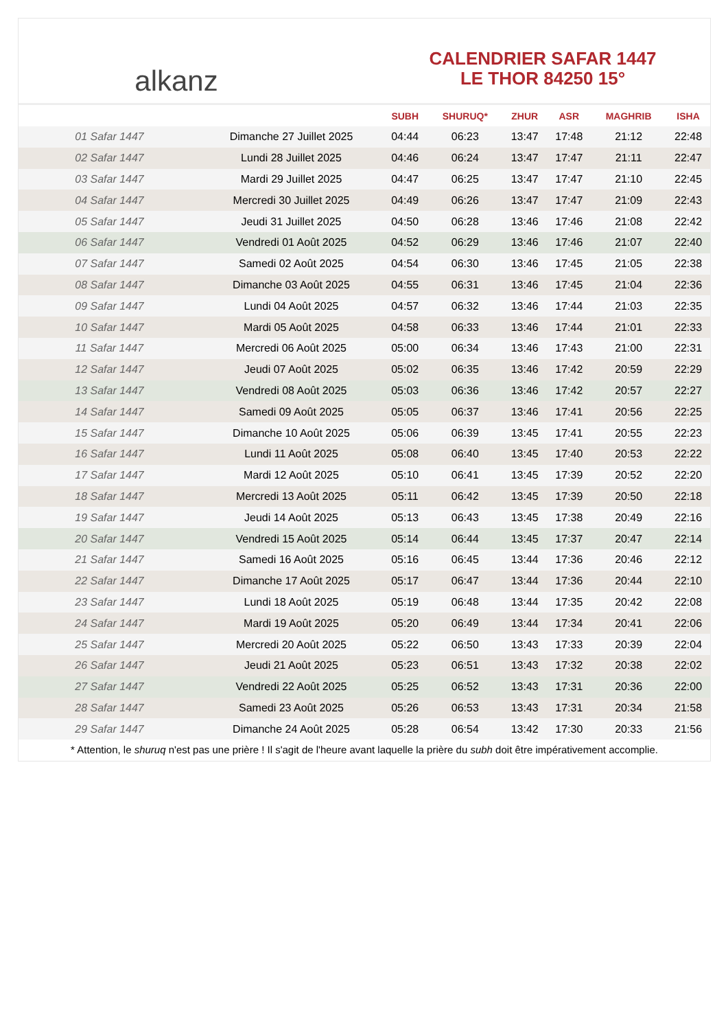alkanz
CALENDRIER SAFAR 1447
LE THOR 84250 15°
| | | SUBH | SHURUQ* | ZHUR | ASR | MAGHRIB | ISHA |
| --- | --- | --- | --- | --- | --- | --- | --- |
| 01 Safar 1447 | Dimanche 27 Juillet 2025 | 04:44 | 06:23 | 13:47 | 17:48 | 21:12 | 22:48 |
| 02 Safar 1447 | Lundi 28 Juillet 2025 | 04:46 | 06:24 | 13:47 | 17:47 | 21:11 | 22:47 |
| 03 Safar 1447 | Mardi 29 Juillet 2025 | 04:47 | 06:25 | 13:47 | 17:47 | 21:10 | 22:45 |
| 04 Safar 1447 | Mercredi 30 Juillet 2025 | 04:49 | 06:26 | 13:47 | 17:47 | 21:09 | 22:43 |
| 05 Safar 1447 | Jeudi 31 Juillet 2025 | 04:50 | 06:28 | 13:46 | 17:46 | 21:08 | 22:42 |
| 06 Safar 1447 | Vendredi 01 Août 2025 | 04:52 | 06:29 | 13:46 | 17:46 | 21:07 | 22:40 |
| 07 Safar 1447 | Samedi 02 Août 2025 | 04:54 | 06:30 | 13:46 | 17:45 | 21:05 | 22:38 |
| 08 Safar 1447 | Dimanche 03 Août 2025 | 04:55 | 06:31 | 13:46 | 17:45 | 21:04 | 22:36 |
| 09 Safar 1447 | Lundi 04 Août 2025 | 04:57 | 06:32 | 13:46 | 17:44 | 21:03 | 22:35 |
| 10 Safar 1447 | Mardi 05 Août 2025 | 04:58 | 06:33 | 13:46 | 17:44 | 21:01 | 22:33 |
| 11 Safar 1447 | Mercredi 06 Août 2025 | 05:00 | 06:34 | 13:46 | 17:43 | 21:00 | 22:31 |
| 12 Safar 1447 | Jeudi 07 Août 2025 | 05:02 | 06:35 | 13:46 | 17:42 | 20:59 | 22:29 |
| 13 Safar 1447 | Vendredi 08 Août 2025 | 05:03 | 06:36 | 13:46 | 17:42 | 20:57 | 22:27 |
| 14 Safar 1447 | Samedi 09 Août 2025 | 05:05 | 06:37 | 13:46 | 17:41 | 20:56 | 22:25 |
| 15 Safar 1447 | Dimanche 10 Août 2025 | 05:06 | 06:39 | 13:45 | 17:41 | 20:55 | 22:23 |
| 16 Safar 1447 | Lundi 11 Août 2025 | 05:08 | 06:40 | 13:45 | 17:40 | 20:53 | 22:22 |
| 17 Safar 1447 | Mardi 12 Août 2025 | 05:10 | 06:41 | 13:45 | 17:39 | 20:52 | 22:20 |
| 18 Safar 1447 | Mercredi 13 Août 2025 | 05:11 | 06:42 | 13:45 | 17:39 | 20:50 | 22:18 |
| 19 Safar 1447 | Jeudi 14 Août 2025 | 05:13 | 06:43 | 13:45 | 17:38 | 20:49 | 22:16 |
| 20 Safar 1447 | Vendredi 15 Août 2025 | 05:14 | 06:44 | 13:45 | 17:37 | 20:47 | 22:14 |
| 21 Safar 1447 | Samedi 16 Août 2025 | 05:16 | 06:45 | 13:44 | 17:36 | 20:46 | 22:12 |
| 22 Safar 1447 | Dimanche 17 Août 2025 | 05:17 | 06:47 | 13:44 | 17:36 | 20:44 | 22:10 |
| 23 Safar 1447 | Lundi 18 Août 2025 | 05:19 | 06:48 | 13:44 | 17:35 | 20:42 | 22:08 |
| 24 Safar 1447 | Mardi 19 Août 2025 | 05:20 | 06:49 | 13:44 | 17:34 | 20:41 | 22:06 |
| 25 Safar 1447 | Mercredi 20 Août 2025 | 05:22 | 06:50 | 13:43 | 17:33 | 20:39 | 22:04 |
| 26 Safar 1447 | Jeudi 21 Août 2025 | 05:23 | 06:51 | 13:43 | 17:32 | 20:38 | 22:02 |
| 27 Safar 1447 | Vendredi 22 Août 2025 | 05:25 | 06:52 | 13:43 | 17:31 | 20:36 | 22:00 |
| 28 Safar 1447 | Samedi 23 Août 2025 | 05:26 | 06:53 | 13:43 | 17:31 | 20:34 | 21:58 |
| 29 Safar 1447 | Dimanche 24 Août 2025 | 05:28 | 06:54 | 13:42 | 17:30 | 20:33 | 21:56 |
* Attention, le shuruq n'est pas une prière ! Il s'agit de l'heure avant laquelle la prière du subh doit être impérativement accomplie.